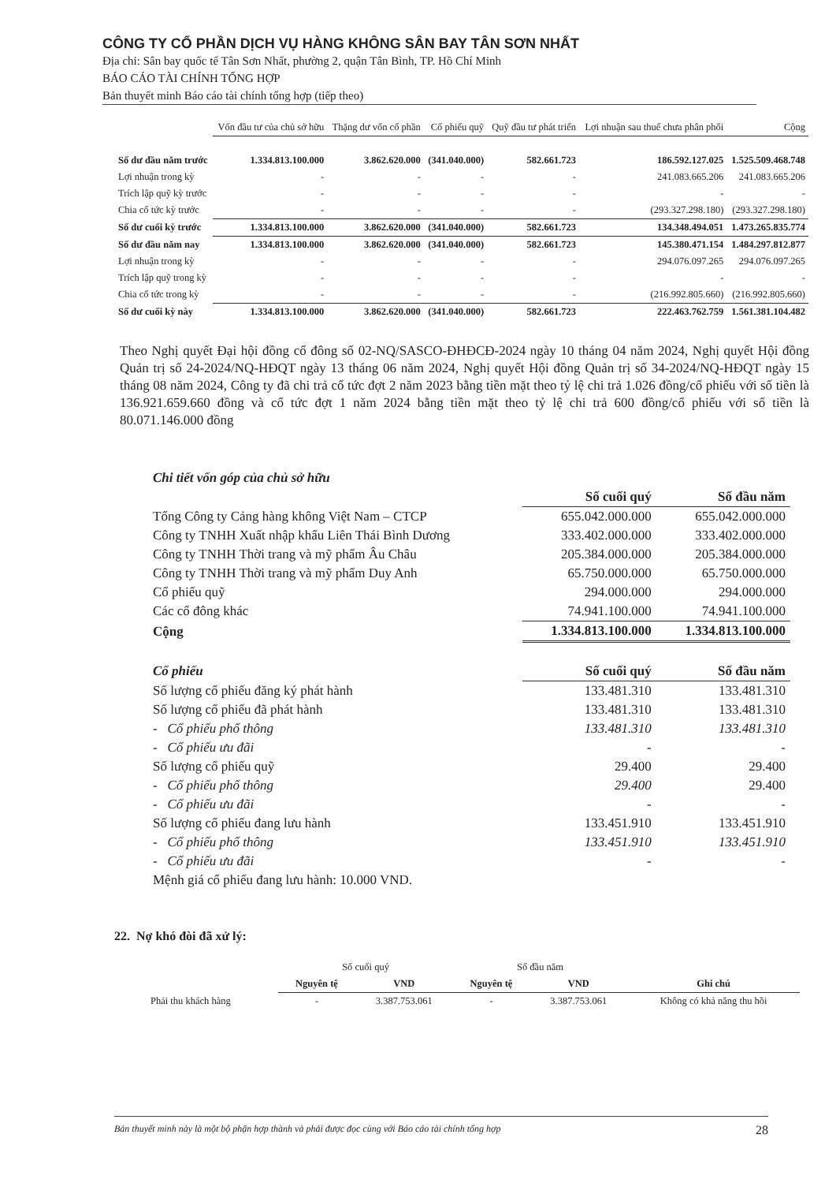CÔNG TY CỔ PHẦN DỊCH VỤ HÀNG KHÔNG SÂN BAY TÂN SƠN NHẤT
Địa chỉ: Sân bay quốc tế Tân Sơn Nhất, phường 2, quận Tân Bình, TP. Hồ Chí Minh
BÁO CÁO TÀI CHÍNH TỔNG HỢP
Bản thuyết minh Báo cáo tài chính tổng hợp (tiếp theo)
| | Vốn đầu tư của chủ sở hữu | Thặng dư vốn cổ phần | Cổ phiếu quỹ | Quỹ đầu tư phát triển | Lợi nhuận sau thuế chưa phân phối | Cộng |
| --- | --- | --- | --- | --- | --- | --- |
| Số dư đầu năm trước | 1.334.813.100.000 | 3.862.620.000 | (341.040.000) | 582.661.723 | 186.592.127.025 | 1.525.509.468.748 |
| Lợi nhuận trong kỳ | - | - | - | - | 241.083.665.206 | 241.083.665.206 |
| Trích lập quỹ kỳ trước | - | - | - | - | - | - |
| Chia cổ tức kỳ trước | - | - | - | - | (293.327.298.180) | (293.327.298.180) |
| Số dư cuối kỳ trước | 1.334.813.100.000 | 3.862.620.000 | (341.040.000) | 582.661.723 | 134.348.494.051 | 1.473.265.835.774 |
| Số dư đầu năm nay | 1.334.813.100.000 | 3.862.620.000 | (341.040.000) | 582.661.723 | 145.380.471.154 | 1.484.297.812.877 |
| Lợi nhuận trong kỳ | - | - | - | - | 294.076.097.265 | 294.076.097.265 |
| Trích lập quỹ trong kỳ | - | - | - | - | - | - |
| Chia cổ tức trong kỳ | - | - | - | - | (216.992.805.660) | (216.992.805.660) |
| Số dư cuối kỳ này | 1.334.813.100.000 | 3.862.620.000 | (341.040.000) | 582.661.723 | 222.463.762.759 | 1.561.381.104.482 |
Theo Nghị quyết Đại hội đồng cổ đông số 02-NQ/SASCO-ĐHĐCĐ-2024 ngày 10 tháng 04 năm 2024, Nghị quyết Hội đồng Quản trị số 24-2024/NQ-HĐQT ngày 13 tháng 06 năm 2024, Nghị quyết Hội đồng Quản trị số 34-2024/NQ-HĐQT ngày 15 tháng 08 năm 2024, Công ty đã chi trả cổ tức đợt 2 năm 2023 bằng tiền mặt theo tỷ lệ chi trả 1.026 đồng/cổ phiếu với số tiền là 136.921.659.660 đồng và cổ tức đợt 1 năm 2024 bằng tiền mặt theo tỷ lệ chi trả 600 đồng/cổ phiếu với số tiền là 80.071.146.000 đồng
| Chi tiết vốn góp của chủ sở hữu | | |
| | Số cuối quý | Số đầu năm |
| Tổng Công ty Cảng hàng không Việt Nam – CTCP | 655.042.000.000 | 655.042.000.000 |
| Công ty TNHH Xuất nhập khẩu Liên Thái Bình Dương | 333.402.000.000 | 333.402.000.000 |
| Công ty TNHH Thời trang và mỹ phẩm Âu Châu | 205.384.000.000 | 205.384.000.000 |
| Công ty TNHH Thời trang và mỹ phẩm Duy Anh | 65.750.000.000 | 65.750.000.000 |
| Cổ phiếu quỹ | 294.000.000 | 294.000.000 |
| Các cổ đông khác | 74.941.100.000 | 74.941.100.000 |
| Cộng | 1.334.813.100.000 | 1.334.813.100.000 |
| Cổ phiếu | Số cuối quý | Số đầu năm |
| Số lượng cổ phiếu đăng ký phát hành | 133.481.310 | 133.481.310 |
| Số lượng cổ phiếu đã phát hành | 133.481.310 | 133.481.310 |
| - Cổ phiếu phổ thông | 133.481.310 | 133.481.310 |
| - Cổ phiếu ưu đãi | - | - |
| Số lượng cổ phiếu quỹ | 29.400 | 29.400 |
| - Cổ phiếu phổ thông | 29.400 | 29.400 |
| - Cổ phiếu ưu đãi | - | - |
| Số lượng cổ phiếu đang lưu hành | 133.451.910 | 133.451.910 |
| - Cổ phiếu phổ thông | 133.451.910 | 133.451.910 |
| - Cổ phiếu ưu đãi | - | - |
| Mệnh giá cổ phiếu đang lưu hành: 10.000 VND. | | |
22. Nợ khó đòi đã xử lý:
| | Số cuối quý | | Số đầu năm | | |
| --- | --- | --- | --- | --- | --- |
| | Nguyên tệ | VND | Nguyên tệ | VND | Ghi chú |
| Phải thu khách hàng | - | 3.387.753.061 | - | 3.387.753.061 | Không có khả năng thu hồi |
Bản thuyết minh này là một bộ phận hợp thành và phải được đọc cùng với Báo cáo tài chính tổng hợp 28